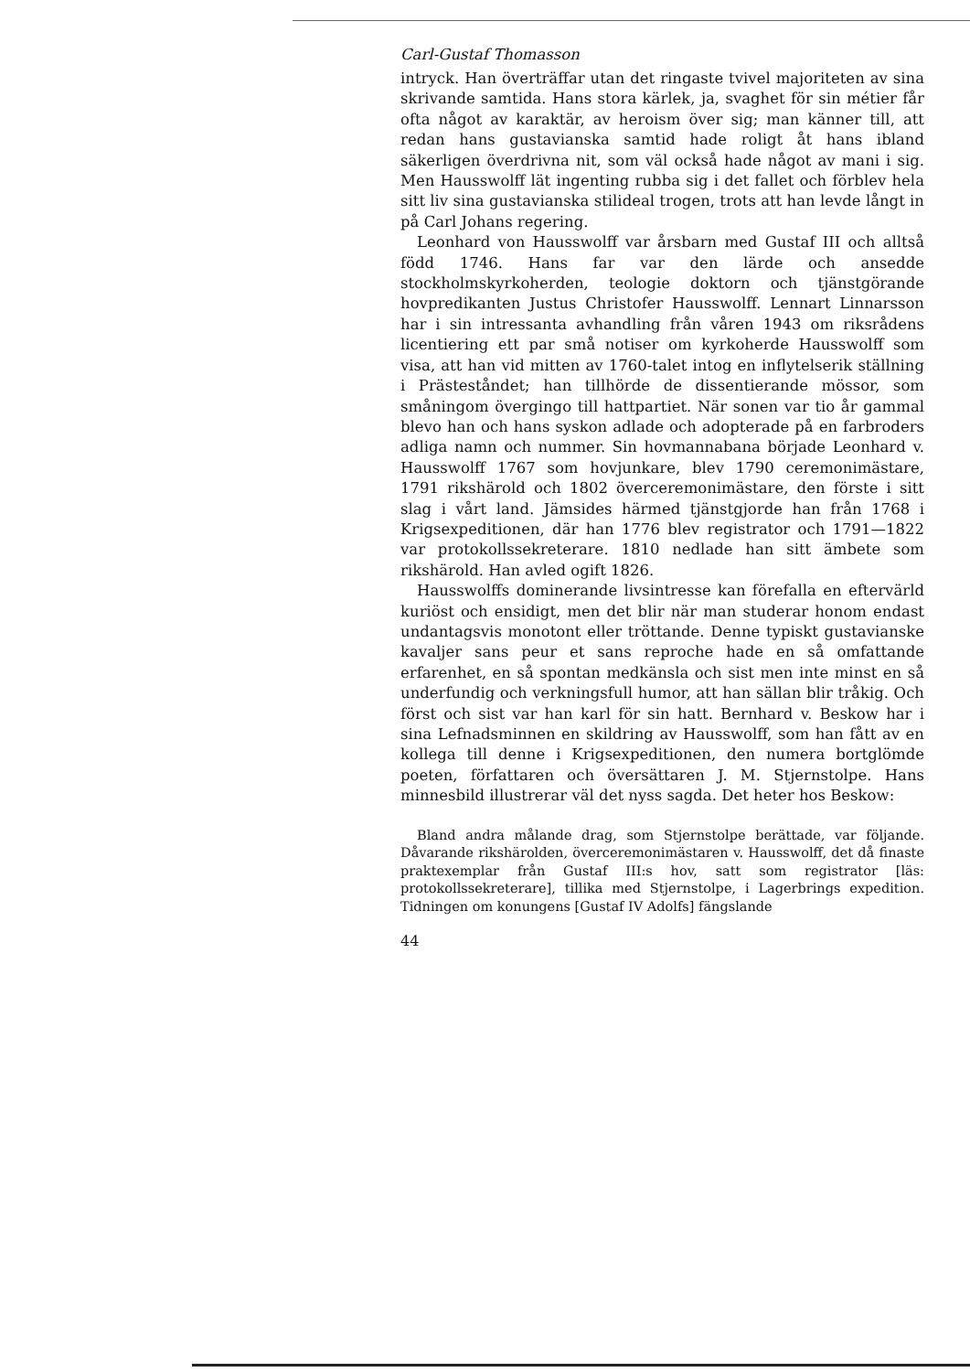Carl-Gustaf Thomasson
intryck. Han överträffar utan det ringaste tvivel majoriteten av sina skrivande samtida. Hans stora kärlek, ja, svaghet för sin métier får ofta något av karaktär, av heroism över sig; man känner till, att redan hans gustavianska samtid hade roligt åt hans ibland säkerligen överdrivna nit, som väl också hade något av mani i sig. Men Hausswolff lät ingenting rubba sig i det fallet och förblev hela sitt liv sina gustavianska stilideal trogen, trots att han levde långt in på Carl Johans regering.
Leonhard von Hausswolff var årsbarn med Gustaf III och alltså född 1746. Hans far var den lärde och ansedde stockholmskyrkoherden, teologie doktorn och tjänstgörande hovpredikanten Justus Christofer Hausswolff. Lennart Linnarsson har i sin intressanta avhandling från våren 1943 om riksrådens licentiering ett par små notiser om kyrkoherde Hausswolff som visa, att han vid mitten av 1760-talet intog en inflytelserik ställning i Prästeståndet; han tillhörde de dissentierande mössor, som småningom övergingo till hattpartiet. När sonen var tio år gammal blevo han och hans syskon adlade och adopterade på en farbroders adliga namn och nummer. Sin hovmannabana började Leonhard v. Hausswolff 1767 som hovjunkare, blev 1790 ceremonimästare, 1791 rikshärold och 1802 överceremonimästare, den förste i sitt slag i vårt land. Jämsides härmed tjänstgjorde han från 1768 i Krigsexpeditionen, där han 1776 blev registrator och 1791—1822 var protokollssekreterare. 1810 nedlade han sitt ämbete som rikshärold. Han avled ogift 1826.
Hausswolffs dominerande livsintresse kan förefalla en eftervärld kuriöst och ensidigt, men det blir när man studerar honom endast undantagsvis monotont eller tröttande. Denne typiskt gustavianske kavaljer sans peur et sans reproche hade en så omfattande erfarenhet, en så spontan medkänsla och sist men inte minst en så underfundig och verkningsfull humor, att han sällan blir tråkig. Och först och sist var han karl för sin hatt. Bernhard v. Beskow har i sina Lefnadsminnen en skildring av Hausswolff, som han fått av en kollega till denne i Krigsexpeditionen, den numera bortglömde poeten, författaren och översättaren J. M. Stjernstolpe. Hans minnesbild illustrerar väl det nyss sagda. Det heter hos Beskow:
Bland andra målande drag, som Stjernstolpe berättade, var följande. Dåvarande rikshärolden, överceremonimästaren v. Hausswolff, det då finaste praktexemplar från Gustaf III:s hov, satt som registrator [läs: protokollssekreterare], tillika med Stjernstolpe, i Lagerbrings expedition. Tidningen om konungens [Gustaf IV Adolfs] fängslande
44